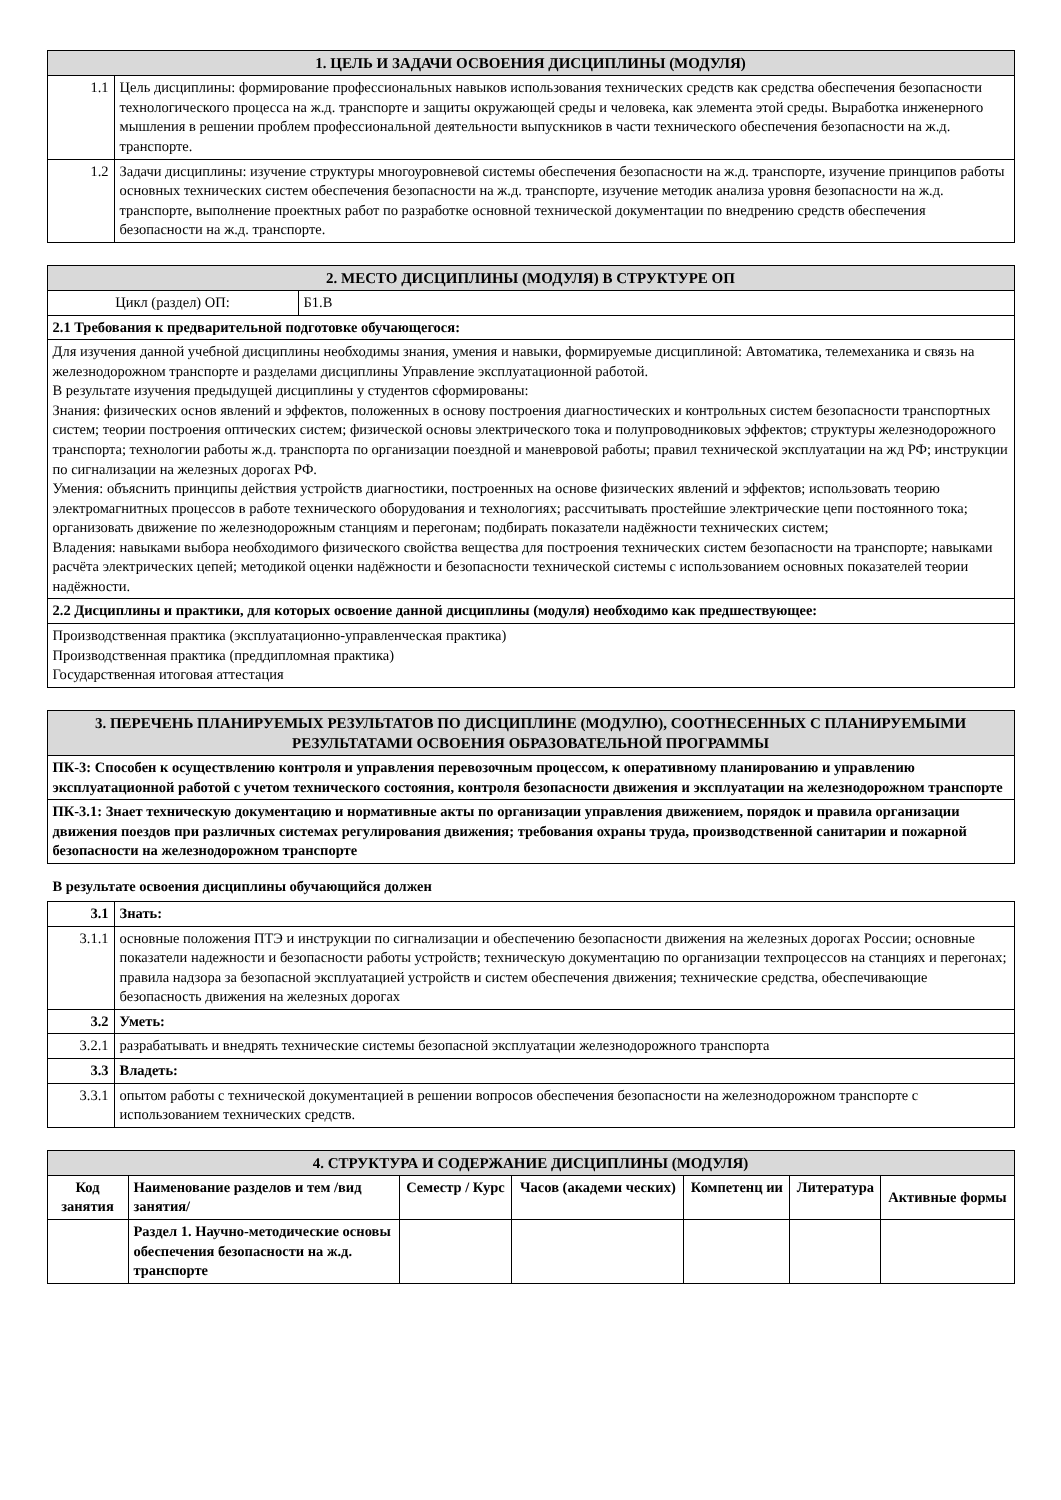| 1. ЦЕЛЬ И ЗАДАЧИ ОСВОЕНИЯ ДИСЦИПЛИНЫ (МОДУЛЯ) | |
| 1.1 | Цель дисциплины: формирование профессиональных навыков использования технических средств как средства обеспечения безопасности технологического процесса на ж.д. транспорте и защиты окружающей среды и человека, как элемента этой среды. Выработка инженерного мышления в решении проблем профессиональной деятельности выпускников в части технического обеспечения безопасности на ж.д. транспорте. |
| 1.2 | Задачи дисциплины: изучение структуры многоуровневой системы обеспечения безопасности на ж.д. транспорте, изучение принципов работы основных технических систем обеспечения безопасности на ж.д. транспорте, изучение методик анализа уровня безопасности на ж.д. транспорте, выполнение проектных работ по разработке основной технической документации по внедрению средств обеспечения безопасности на ж.д. транспорте. |
| 2. МЕСТО ДИСЦИПЛИНЫ (МОДУЛЯ) В СТРУКТУРЕ ОП | |
| Цикл (раздел) ОП: | Б1.В |
| 2.1 Требования к предварительной подготовке обучающегося: | |
| Для изучения данной учебной дисциплины необходимы знания, умения и навыки, формируемые дисциплиной: Автоматика, телемеханика и связь на железнодорожном транспорте и разделами дисциплины Управление эксплуатационной работой. В результате изучения предыдущей дисциплины у студентов сформированы: Знания: физических основ явлений и эффектов, положенных в основу построения диагностических и контрольных систем безопасности транспортных систем; теории построения оптических систем; физической основы электрического тока и полупроводниковых эффектов; структуры железнодорожного транспорта; технологии работы ж.д. транспорта по организации поездной и маневровой работы; правил технической эксплуатации на жд РФ; инструкции по сигнализации на железных дорогах РФ. Умения: объяснить принципы действия устройств диагностики, построенных на основе физических явлений и эффектов; использовать теорию электромагнитных процессов в работе технического оборудования и технологиях; рассчитывать простейшие электрические цепи постоянного тока; организовать движение по железнодорожным станциям и перегонам; подбирать показатели надёжности технических систем; Владения: навыками выбора необходимого физического свойства вещества для построения технических систем безопасности на транспорте; навыками расчёта электрических цепей; методикой оценки надёжности и безопасности технической системы с использованием основных показателей теории надёжности. | |
| 2.2 Дисциплины и практики, для которых освоение данной дисциплины (модуля) необходимо как предшествующее: | |
| Производственная практика (эксплуатационно-управленческая практика) Производственная практика (преддипломная практика) Государственная итоговая аттестация | |
| 3. ПЕРЕЧЕНЬ ПЛАНИРУЕМЫХ РЕЗУЛЬТАТОВ ПО ДИСЦИПЛИНЕ (МОДУЛЮ), СООТНЕСЕННЫХ С ПЛАНИРУЕМЫМИ РЕЗУЛЬТАТАМИ ОСВОЕНИЯ ОБРАЗОВАТЕЛЬНОЙ ПРОГРАММЫ |
| ПК-3: Способен к осуществлению контроля и управления перевозочным процессом, к оперативному планированию и управлению эксплуатационной работой с учетом технического состояния, контроля безопасности движения и эксплуатации на железнодорожном транспорте |
| ПК-3.1: Знает техническую документацию и нормативные акты по организации управления движением, порядок и правила организации движения поездов при различных системах регулирования движения; требования охраны труда, производственной санитарии и пожарной безопасности на железнодорожном транспорте |
В результате освоения дисциплины обучающийся должен
| 3.1 | Знать: |
| 3.1.1 | основные положения ПТЭ и инструкции по сигнализации и обеспечению безопасности движения на железных дорогах России; основные показатели надежности и безопасности работы устройств; техническую документацию по организации техпроцессов на станциях и перегонах; правила надзора за безопасной эксплуатацией устройств и систем обеспечения движения; технические средства, обеспечивающие безопасность движения на железных дорогах |
| 3.2 | Уметь: |
| 3.2.1 | разрабатывать и внедрять технические системы безопасной эксплуатации железнодорожного транспорта |
| 3.3 | Владеть: |
| 3.3.1 | опытом работы с технической документацией в решении вопросов обеспечения безопасности на железнодорожном транспорте с использованием технических средств. |
| 4. СТРУКТУРА И СОДЕРЖАНИЕ ДИСЦИПЛИНЫ (МОДУЛЯ) | | | | | | |
| Код занятия | Наименование разделов и тем /вид занятия/ | Семестр / Курс | Часов (академи ческих) | Компетенц ии | Литература | Активные формы |
| | Раздел 1. Научно-методические основы обеспечения безопасности на ж.д. транспорте | | | | | |